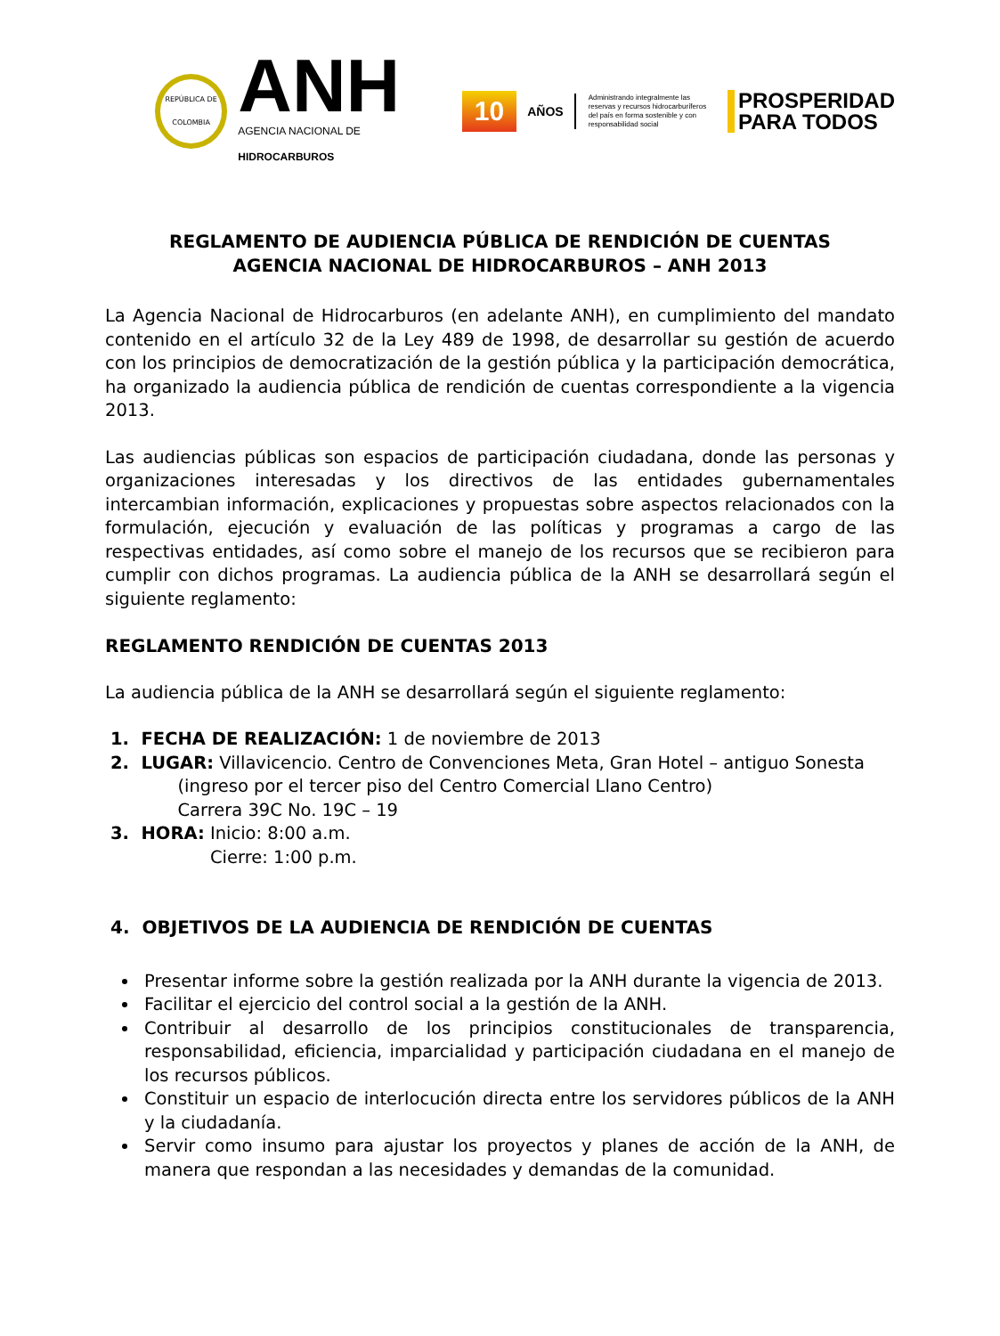REPÚBLICA DE COLOMBIA
ANH
AGENCIA NACIONAL DE HIDROCARBUROS
10
AÑOS
Administrando integralmente las reservas y recursos hidrocarburíferos del país en forma sostenible y con responsabilidad social
PROSPERIDAD
PARA TODOS
REGLAMENTO DE AUDIENCIA PÚBLICA DE RENDICIÓN DE CUENTAS
AGENCIA NACIONAL DE HIDROCARBUROS – ANH 2013
La Agencia Nacional de Hidrocarburos (en adelante ANH), en cumplimiento del mandato contenido en el artículo 32 de la Ley 489 de 1998, de desarrollar su gestión de acuerdo con los principios de democratización de la gestión pública y la participación democrática, ha organizado la audiencia pública de rendición de cuentas correspondiente a la vigencia 2013.
Las audiencias públicas son espacios de participación ciudadana, donde las personas y organizaciones interesadas y los directivos de las entidades gubernamentales intercambian información, explicaciones y propuestas sobre aspectos relacionados con la formulación, ejecución y evaluación de las políticas y programas a cargo de las respectivas entidades, así como sobre el manejo de los recursos que se recibieron para cumplir con dichos programas. La audiencia pública de la ANH se desarrollará según el siguiente reglamento:
REGLAMENTO RENDICIÓN DE CUENTAS 2013
La audiencia pública de la ANH se desarrollará según el siguiente reglamento:
1. FECHA DE REALIZACIÓN: 1 de noviembre de 2013
2. LUGAR: Villavicencio. Centro de Convenciones Meta, Gran Hotel – antiguo Sonesta
(ingreso por el tercer piso del Centro Comercial Llano Centro)
Carrera 39C No. 19C – 19
3. HORA: Inicio: 8:00 a.m.
Cierre: 1:00 p.m.
4. OBJETIVOS DE LA AUDIENCIA DE RENDICIÓN DE CUENTAS
Presentar informe sobre la gestión realizada por la ANH durante la vigencia de 2013.
Facilitar el ejercicio del control social a la gestión de la ANH.
Contribuir al desarrollo de los principios constitucionales de transparencia, responsabilidad, eficiencia, imparcialidad y participación ciudadana en el manejo de los recursos públicos.
Constituir un espacio de interlocución directa entre los servidores públicos de la ANH y la ciudadanía.
Servir como insumo para ajustar los proyectos y planes de acción de la ANH, de manera que respondan a las necesidades y demandas de la comunidad.